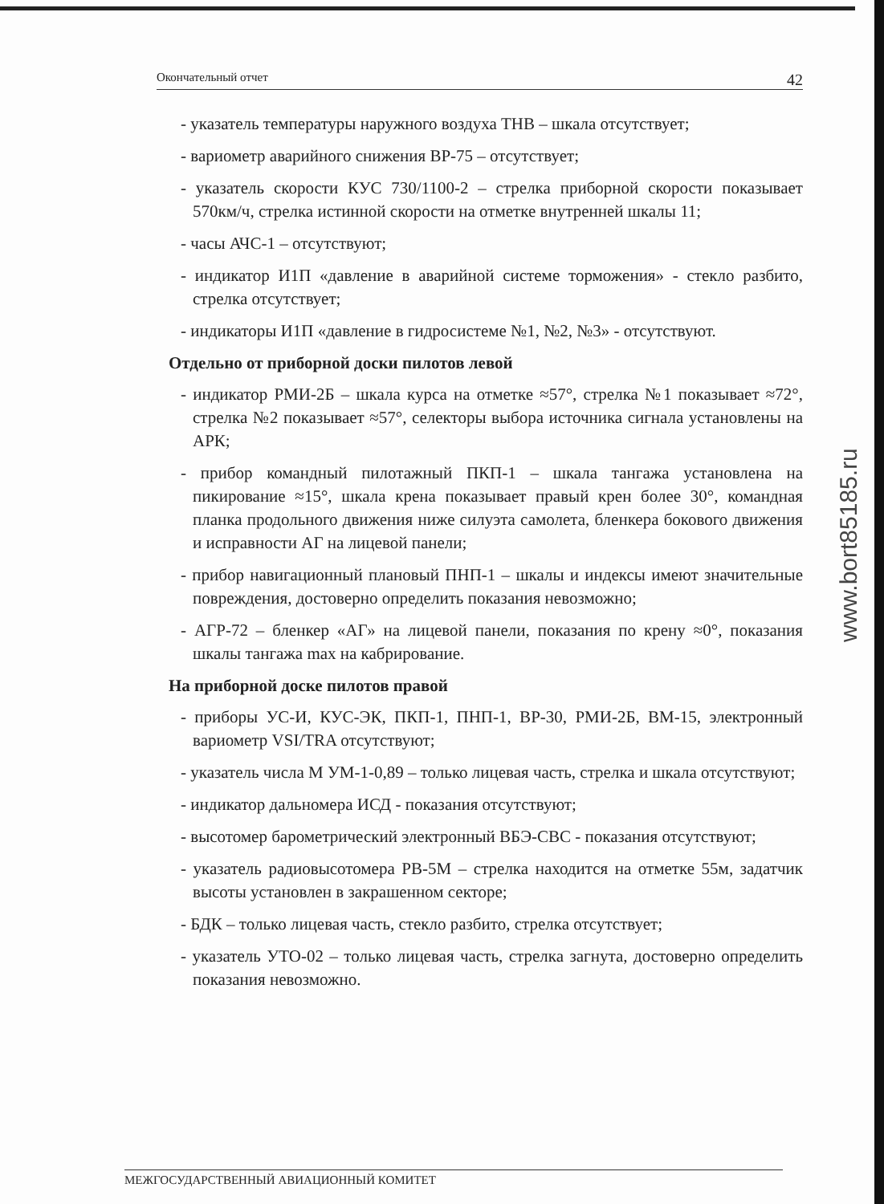Окончательный отчет 42
- указатель температуры наружного воздуха ТНВ – шкала отсутствует;
- вариометр аварийного снижения ВР-75 – отсутствует;
- указатель скорости КУС 730/1100-2 – стрелка приборной скорости показывает 570км/ч, стрелка истинной скорости на отметке внутренней шкалы 11;
- часы АЧС-1 – отсутствуют;
- индикатор И1П «давление в аварийной системе торможения» - стекло разбито, стрелка отсутствует;
- индикаторы И1П «давление в гидросистеме №1, №2, №3» - отсутствуют.
Отдельно от приборной доски пилотов левой
- индикатор РМИ-2Б – шкала курса на отметке ≈57°, стрелка №1 показывает ≈72°, стрелка №2 показывает ≈57°, селекторы выбора источника сигнала установлены на АРК;
- прибор командный пилотажный ПКП-1 – шкала тангажа установлена на пикирование ≈15°, шкала крена показывает правый крен более 30°, командная планка продольного движения ниже силуэта самолета, бленкера бокового движения и исправности АГ на лицевой панели;
- прибор навигационный плановый ПНП-1 – шкалы и индексы имеют значительные повреждения, достоверно определить показания невозможно;
- АГР-72 – бленкер «АГ» на лицевой панели, показания по крену ≈0°, показания шкалы тангажа max на кабрирование.
На приборной доске пилотов правой
- приборы УС-И, КУС-ЭК, ПКП-1, ПНП-1, ВР-30, РМИ-2Б, ВМ-15, электронный вариометр VSI/TRA отсутствуют;
- указатель числа М УМ-1-0,89 – только лицевая часть, стрелка и шкала отсутствуют;
- индикатор дальномера ИСД - показания отсутствуют;
- высотомер барометрический электронный ВБЭ-СВС - показания отсутствуют;
- указатель радиовысотомера РВ-5М – стрелка находится на отметке 55м, задатчик высоты установлен в закрашенном секторе;
- БДК – только лицевая часть, стекло разбито, стрелка отсутствует;
- указатель УТО-02 – только лицевая часть, стрелка загнута, достоверно определить показания невозможно.
www.bort85185.ru
МЕЖГОСУДАРСТВЕННЫЙ АВИАЦИОННЫЙ КОМИТЕТ